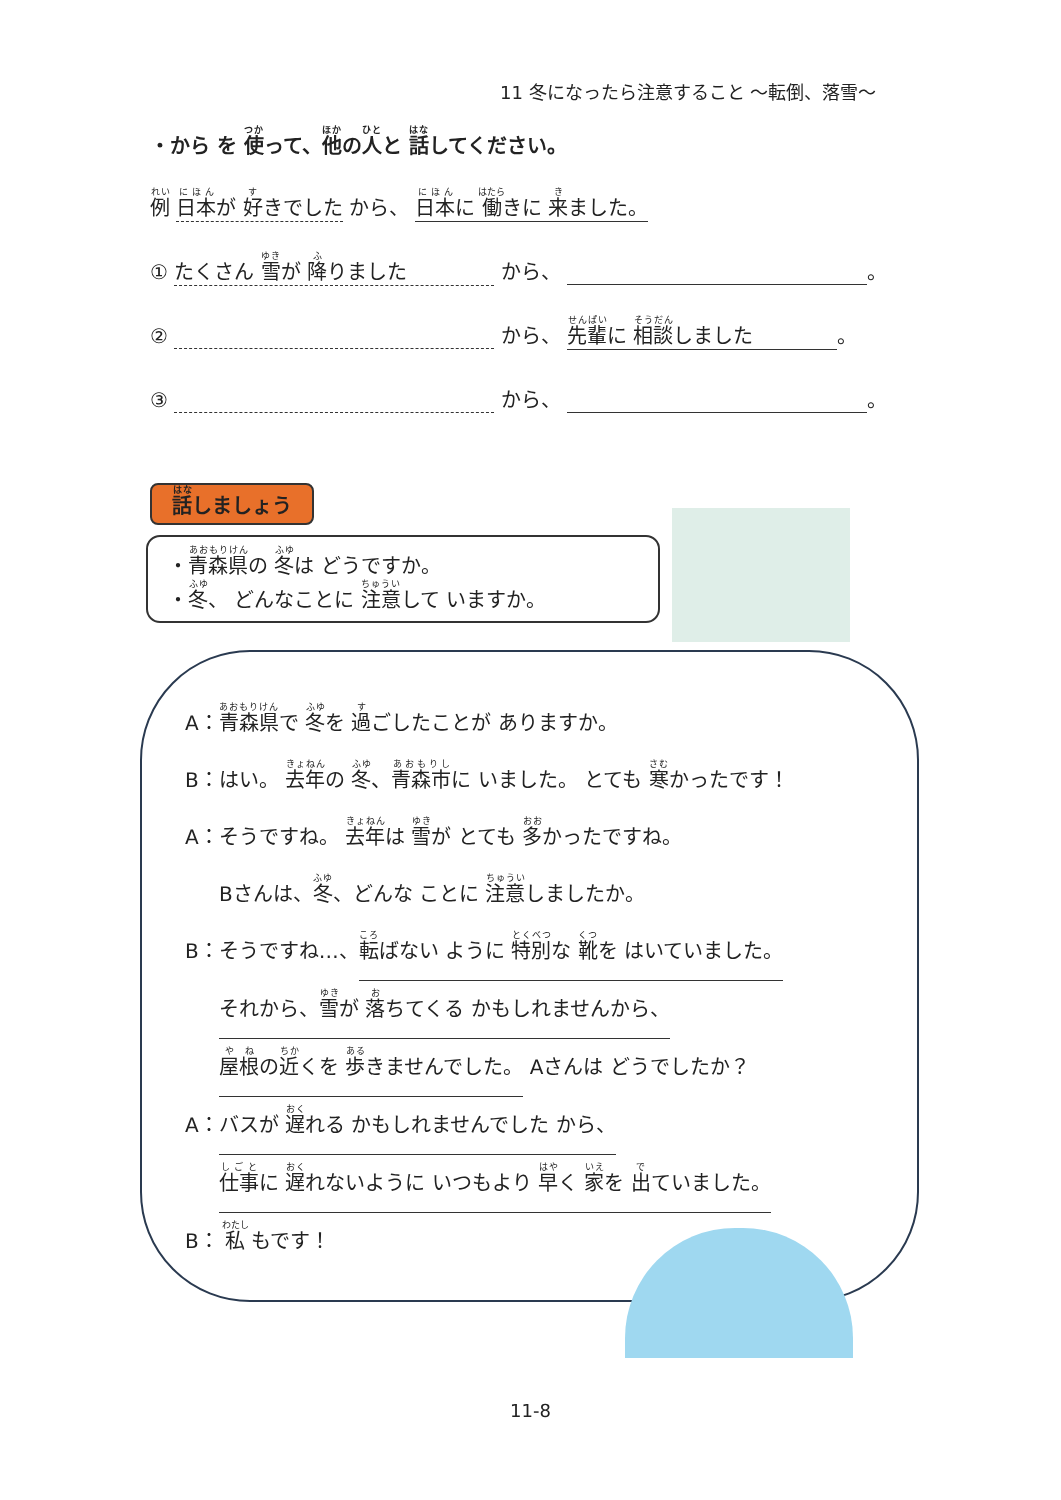11 冬になったら注意すること ～転倒、落雪～
・から を 使って、他の人と 話してください。
例 日本が 好きでした から、 日本に 働きに 来ました。
① たくさん 雪が 降りました から、 。
② から、 先輩に 相談しました 。
③ から、 。
話しましょう
・青森県の 冬は どうですか。
・冬、 どんなことに 注意して いますか。
A：青森県で 冬を 過ごしたことが ありますか。
B：はい。 去年の 冬、青森市に いました。 とても 寒かったです！
A：そうですね。 去年は 雪が とても 多かったですね。
Bさんは、冬、どんな ことに 注意しましたか。
B：そうですね…、転ばない ように 特別な 靴を はいていました。
それから、雪が 落ちてくる かもしれませんから、
屋根の近くを 歩きませんでした。 Aさんは どうでしたか？
A：バスが 遅れる かもしれませんでした から、
仕事に 遅れないように いつもより 早く 家を 出ていました。
B： 私 もです！
11-8